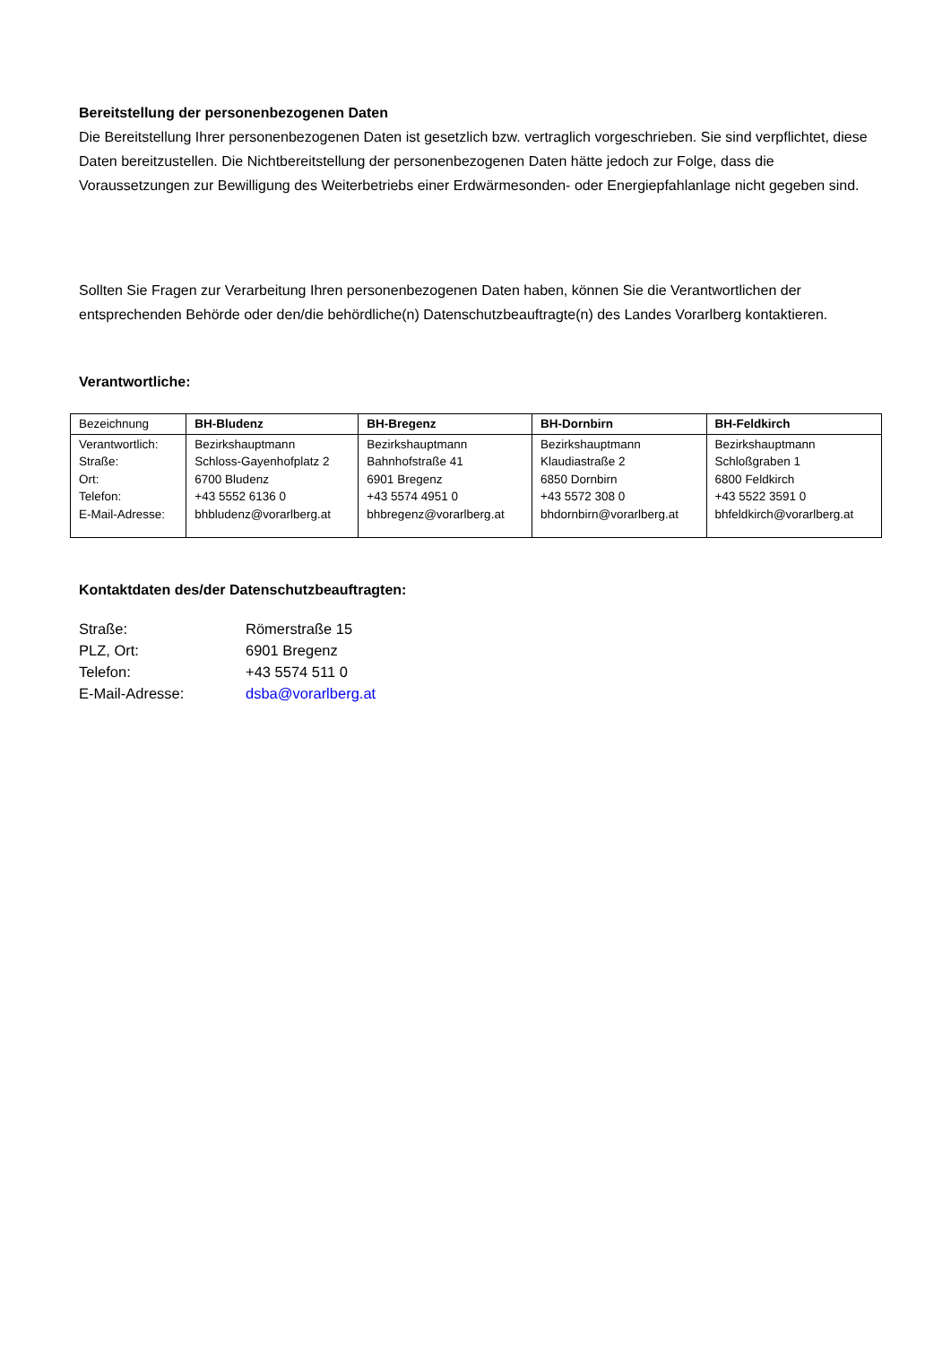Bereitstellung der personenbezogenen Daten
Die Bereitstellung Ihrer personenbezogenen Daten ist gesetzlich bzw. vertraglich vorgeschrieben. Sie sind verpflichtet, diese Daten bereitzustellen. Die Nichtbereitstellung der personenbezogenen Daten hätte jedoch zur Folge, dass die Voraussetzungen zur Bewilligung des Weiterbetriebs einer Erdwärmesonden- oder Energiepfahlanlage nicht gegeben sind.
Sollten Sie Fragen zur Verarbeitung Ihren personenbezogenen Daten haben, können Sie die Verantwortlichen der entsprechenden Behörde oder den/die behördliche(n) Datenschutzbeauftragte(n) des Landes Vorarlberg kontaktieren.
Verantwortliche:
| Bezeichnung | BH-Bludenz | BH-Bregenz | BH-Dornbirn | BH-Feldkirch |
| Verantwortlich: Straße: Ort: Telefon: E-Mail-Adresse: | Bezirkshauptmann Schloss-Gayenhofplatz 2 6700 Bludenz +43 5552 6136 0 bhbludenz@vorarlberg.at | Bezirkshauptmann Bahnhofstraße 41 6901 Bregenz +43 5574 4951 0 bhbregenz@vorarlberg.at | Bezirkshauptmann Klaudiastraße 2 6850 Dornbirn +43 5572 308 0 bhdornbirn@vorarlberg.at | Bezirkshauptmann Schloßgraben 1 6800 Feldkirch +43 5522 3591 0 bhfeldkirch@vorarlberg.at |
Kontaktdaten des/der Datenschutzbeauftragten:
Straße: Römerstraße 15
PLZ, Ort: 6901 Bregenz
Telefon: +43 5574 511 0
E-Mail-Adresse: dsba@vorarlberg.at